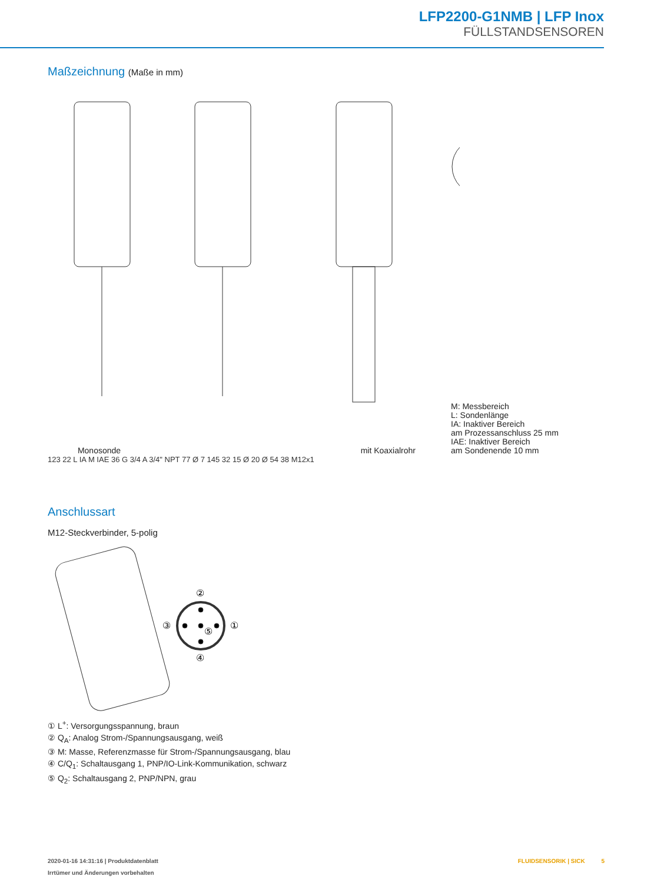LFP2200-G1NMB | LFP Inox
FÜLLSTANDSENSOREN
Maßzeichnung (Maße in mm)
Monosonde
mit Koaxialrohr
M: Messbereich
L: Sondenlänge
IA: Inaktiver Bereich
am Prozessanschluss 25 mm
IAE: Inaktiver Bereich
am Sondenende 10 mm
123 22 L IA M IAE 36 G 3/4 A 3/4" NPT 77 Ø 7 145 32 15 Ø 20 Ø 54 38 M12x1
Anschlussart
M12-Steckverbinder, 5-polig
②
③
①
④
⑤
① L<sup>+</sup>: Versorgungsspannung, braun
② Q<sub>A</sub>: Analog Strom-/Spannungsausgang, weiß
③ M: Masse, Referenzmasse für Strom-/Spannungsausgang, blau
④ C/Q<sub>1</sub>: Schaltausgang 1, PNP/IO-Link-Kommunikation, schwarz
⑤ Q<sub>2</sub>: Schaltausgang 2, PNP/NPN, grau
2020-01-16 14:31:16 | Produktdatenblatt
Irrtümer und Änderungen vorbehalten
FLUIDSENSORIK | SICK 5